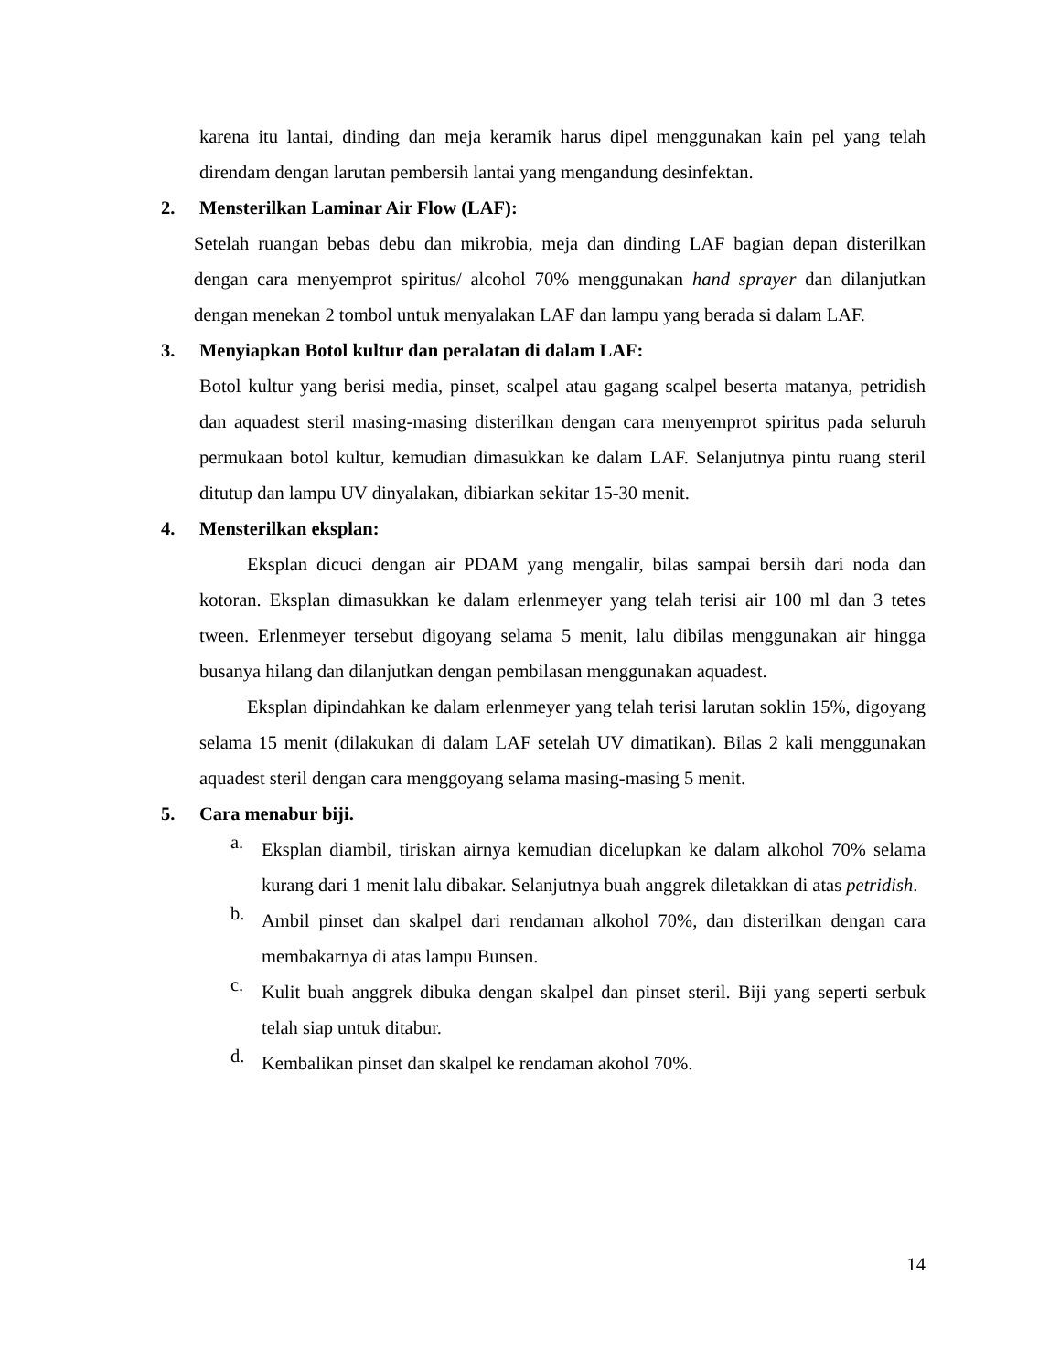karena itu lantai, dinding dan meja keramik harus dipel menggunakan kain pel yang telah direndam dengan larutan pembersih lantai yang mengandung desinfektan.
2. Mensterilkan Laminar Air Flow (LAF):
Setelah ruangan bebas debu dan mikrobia, meja dan dinding LAF bagian depan disterilkan dengan cara menyemprot spiritus/ alcohol 70% menggunakan hand sprayer dan dilanjutkan dengan menekan 2 tombol untuk menyalakan LAF dan lampu yang berada si dalam LAF.
3. Menyiapkan Botol kultur dan peralatan di dalam LAF:
Botol kultur yang berisi media, pinset, scalpel atau gagang scalpel beserta matanya, petridish dan aquadest steril masing-masing disterilkan dengan cara menyemprot spiritus pada seluruh permukaan botol kultur, kemudian dimasukkan ke dalam LAF. Selanjutnya pintu ruang steril ditutup dan lampu UV dinyalakan, dibiarkan sekitar 15-30 menit.
4. Mensterilkan eksplan:
Eksplan dicuci dengan air PDAM yang mengalir, bilas sampai bersih dari noda dan kotoran. Eksplan dimasukkan ke dalam erlenmeyer yang telah terisi air 100 ml dan 3 tetes tween. Erlenmeyer tersebut digoyang selama 5 menit, lalu dibilas menggunakan air hingga busanya hilang dan dilanjutkan dengan pembilasan menggunakan aquadest.
Eksplan dipindahkan ke dalam erlenmeyer yang telah terisi larutan soklin 15%, digoyang selama 15 menit (dilakukan di dalam LAF setelah UV dimatikan). Bilas 2 kali menggunakan aquadest steril dengan cara menggoyang selama masing-masing 5 menit.
5. Cara menabur biji.
a.
Eksplan diambil, tiriskan airnya kemudian dicelupkan ke dalam alkohol 70% selama kurang dari 1 menit lalu dibakar. Selanjutnya buah anggrek diletakkan di atas petridish.
b.
Ambil pinset dan skalpel dari rendaman alkohol 70%, dan disterilkan dengan cara membakarnya di atas lampu Bunsen.
c.
Kulit buah anggrek dibuka dengan skalpel dan pinset steril. Biji yang seperti serbuk telah siap untuk ditabur.
d.
Kembalikan pinset dan skalpel ke rendaman akohol 70%.
14